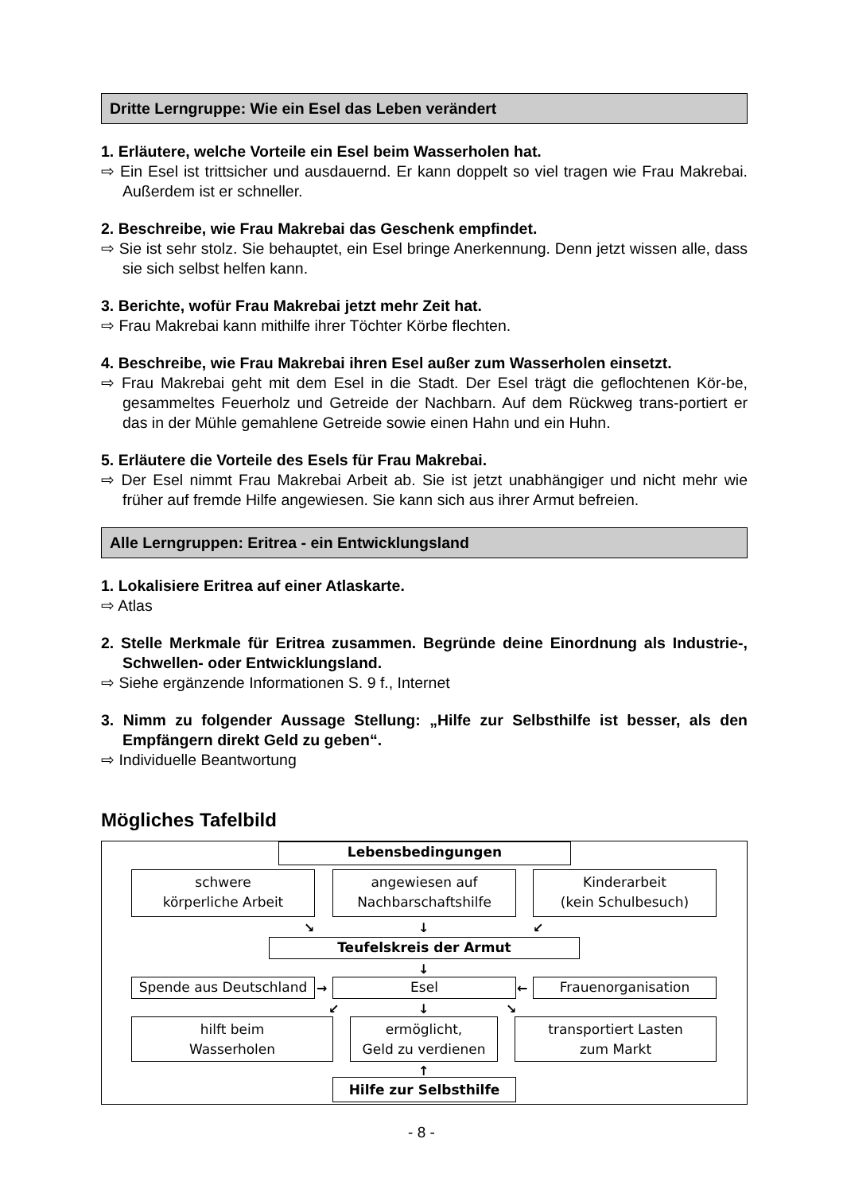Dritte Lerngruppe: Wie ein Esel das Leben verändert
1. Erläutere, welche Vorteile ein Esel beim Wasserholen hat.
⇨ Ein Esel ist trittsicher und ausdauernd. Er kann doppelt so viel tragen wie Frau Makrebai. Außerdem ist er schneller.
2. Beschreibe, wie Frau Makrebai das Geschenk empfindet.
⇨ Sie ist sehr stolz. Sie behauptet, ein Esel bringe Anerkennung. Denn jetzt wissen alle, dass sie sich selbst helfen kann.
3. Berichte, wofür Frau Makrebai jetzt mehr Zeit hat.
⇨ Frau Makrebai kann mithilfe ihrer Töchter Körbe flechten.
4. Beschreibe, wie Frau Makrebai ihren Esel außer zum Wasserholen einsetzt.
⇨ Frau Makrebai geht mit dem Esel in die Stadt. Der Esel trägt die geflochtenen Kör-be, gesammeltes Feuerholz und Getreide der Nachbarn. Auf dem Rückweg trans-portiert er das in der Mühle gemahlene Getreide sowie einen Hahn und ein Huhn.
5. Erläutere die Vorteile des Esels für Frau Makrebai.
⇨ Der Esel nimmt Frau Makrebai Arbeit ab. Sie ist jetzt unabhängiger und nicht mehr wie früher auf fremde Hilfe angewiesen. Sie kann sich aus ihrer Armut befreien.
Alle Lerngruppen: Eritrea - ein Entwicklungsland
1. Lokalisiere Eritrea auf einer Atlaskarte.
⇨ Atlas
2. Stelle Merkmale für Eritrea zusammen. Begründe deine Einordnung als Industrie-, Schwellen- oder Entwicklungsland.
⇨ Siehe ergänzende Informationen S. 9 f., Internet
3. Nimm zu folgender Aussage Stellung: „Hilfe zur Selbsthilfe ist besser, als den Empfängern direkt Geld zu geben“.
⇨ Individuelle Beantwortung
Mögliches Tafelbild
Lebensbedingungen
schwere
körperliche Arbeit
angewiesen auf
Nachbarschaftshilfe
Kinderarbeit
(kein Schulbesuch)
↘ ↓ ↙
Teufelskreis der Armut
↓
Spende aus Deutschland → Esel ← Frauenorganisation
↙ ↓ ↘
hilft beim
Wasserholen
ermöglicht,
Geld zu verdienen
transportiert Lasten
zum Markt
↑
Hilfe zur Selbsthilfe
- 8 -